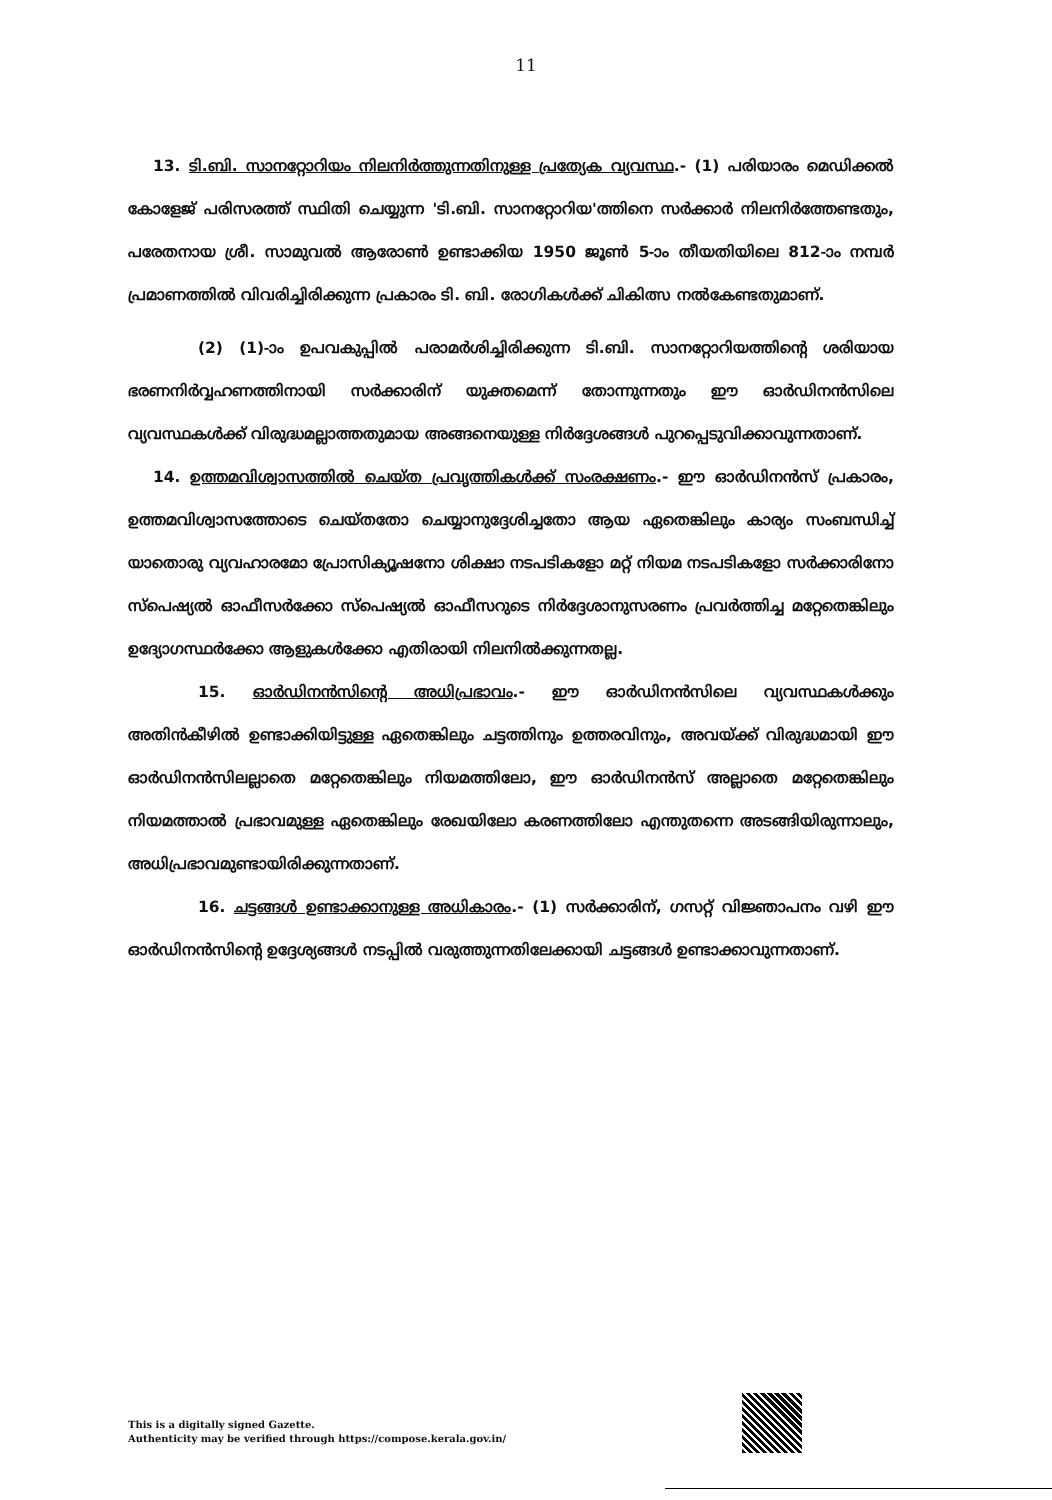11
13. ടി.ബി. സാനറ്റോറിയം നിലനിർത്തുന്നതിനുള്ള പ്രത്യേക വ്യവസ്ഥ.- (1) പരിയാരം മെഡിക്കൽ കോളേജ് പരിസരത്ത് സ്ഥിതി ചെയ്യുന്ന 'ടി.ബി. സാനറ്റോറിയ'ത്തിനെ സർക്കാർ നിലനിർത്തേണ്ടതും, പരേതനായ ശ്രീ. സാമുവൽ ആരോൺ ഉണ്ടാക്കിയ 1950 ജൂൺ 5-ാം തീയതിയിലെ 812-ാം നമ്പർ പ്രമാണത്തിൽ വിവരിച്ചിരിക്കുന്ന പ്രകാരം ടി. ബി. രോഗികൾക്ക് ചികിത്സ നൽകേണ്ടതുമാണ്.
(2) (1)-ാം ഉപവകുപ്പിൽ പരാമർശിച്ചിരിക്കുന്ന ടി.ബി. സാനറ്റോറിയത്തിന്റെ ശരിയായ ഭരണനിർവ്വഹണത്തിനായി സർക്കാരിന് യുക്തമെന്ന് തോന്നുന്നതും ഈ ഓർഡിനൻസിലെ വ്യവസ്ഥകൾക്ക് വിരുദ്ധമല്ലാത്തതുമായ അങ്ങനെയുള്ള നിർദ്ദേശങ്ങൾ പുറപ്പെടുവിക്കാവുന്നതാണ്.
14. ഉത്തമവിശ്വാസത്തിൽ ചെയ്ത പ്രവൃത്തികൾക്ക് സംരക്ഷണം.- ഈ ഓർഡിനൻസ് പ്രകാരം, ഉത്തമവിശ്വാസത്തോടെ ചെയ്തതോ ചെയ്യാനുദ്ദേശിച്ചതോ ആയ ഏതെങ്കിലും കാര്യം സംബന്ധിച്ച് യാതൊരു വ്യവഹാരമോ പ്രോസിക്യൂഷനോ ശിക്ഷാ നടപടികളോ മറ്റ് നിയമ നടപടികളോ സർക്കാരിനോ സ്പെഷ്യൽ ഓഫീസർക്കോ സ്പെഷ്യൽ ഓഫീസറുടെ നിർദ്ദേശാനുസരണം പ്രവർത്തിച്ച മറ്റേതെങ്കിലും ഉദ്യോഗസ്ഥർക്കോ ആളുകൾക്കോ എതിരായി നിലനിൽക്കുന്നതല്ല.
15. ഓർഡിനൻസിന്റെ അധിപ്രഭാവം.- ഈ ഓർഡിനൻസിലെ വ്യവസ്ഥകൾക്കും അതിൻകീഴിൽ ഉണ്ടാക്കിയിട്ടുള്ള ഏതെങ്കിലും ചട്ടത്തിനും ഉത്തരവിനും, അവയ്ക്ക് വിരുദ്ധമായി ഈ ഓർഡിനൻസിലല്ലാതെ മറ്റേതെങ്കിലും നിയമത്തിലോ, ഈ ഓർഡിനൻസ് അല്ലാതെ മറ്റേതെങ്കിലും നിയമത്താൽ പ്രഭാവമുള്ള ഏതെങ്കിലും രേഖയിലോ കരണത്തിലോ എന്തുതന്നെ അടങ്ങിയിരുന്നാലും, അധിപ്രഭാവമുണ്ടായിരിക്കുന്നതാണ്.
16. ചട്ടങ്ങൾ ഉണ്ടാക്കാനുള്ള അധികാരം.- (1) സർക്കാരിന്, ഗസറ്റ് വിജ്ഞാപനം വഴി ഈ ഓർഡിനൻസിന്റെ ഉദ്ദേശ്യങ്ങൾ നടപ്പിൽ വരുത്തുന്നതിലേക്കായി ചട്ടങ്ങൾ ഉണ്ടാക്കാവുന്നതാണ്.
This is a digitally signed Gazette.
Authenticity may be verified through https://compose.kerala.gov.in/